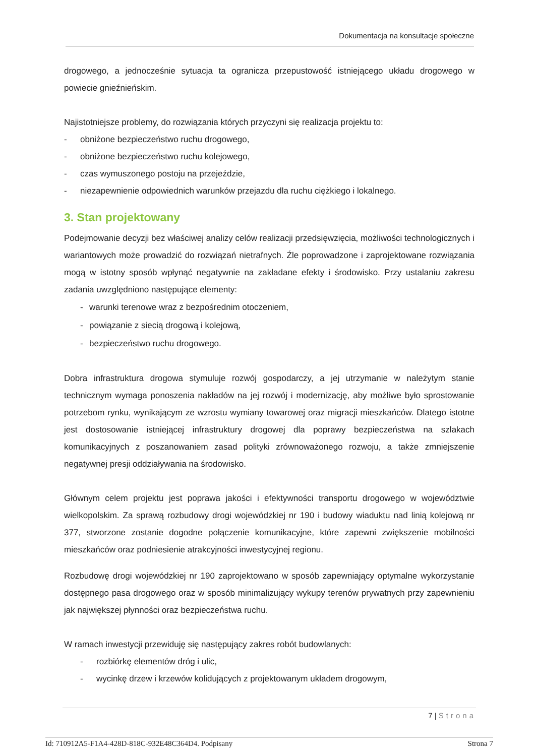Dokumentacja na konsultacje społeczne
drogowego, a jednocześnie sytuacja ta ogranicza przepustowość istniejącego układu drogowego w powiecie gnieźnieńskim.
Najistotniejsze problemy, do rozwiązania których przyczyni się realizacja projektu to:
- obniżone bezpieczeństwo ruchu drogowego,
- obniżone bezpieczeństwo ruchu kolejowego,
- czas wymuszonego postoju na przejeździe,
- niezapewnienie odpowiednich warunków przejazdu dla ruchu ciężkiego i lokalnego.
3. Stan projektowany
Podejmowanie decyzji bez właściwej analizy celów realizacji przedsięwzięcia, możliwości technologicznych i wariantowych może prowadzić do rozwiązań nietrafnych. Źle poprowadzone i zaprojektowane rozwiązania mogą w istotny sposób wpłynąć negatywnie na zakładane efekty i środowisko. Przy ustalaniu zakresu zadania uwzględniono następujące elementy:
- warunki terenowe wraz z bezpośrednim otoczeniem,
- powiązanie z siecią drogową i kolejową,
- bezpieczeństwo ruchu drogowego.
Dobra infrastruktura drogowa stymuluje rozwój gospodarczy, a jej utrzymanie w należytym stanie technicznym wymaga ponoszenia nakładów na jej rozwój i modernizację, aby możliwe było sprostowanie potrzebom rynku, wynikającym ze wzrostu wymiany towarowej oraz migracji mieszkańców. Dlatego istotne jest dostosowanie istniejącej infrastruktury drogowej dla poprawy bezpieczeństwa na szlakach komunikacyjnych z poszanowaniem zasad polityki zrównoważonego rozwoju, a także zmniejszenie negatywnej presji oddziaływania na środowisko.
Głównym celem projektu jest poprawa jakości i efektywności transportu drogowego w województwie wielkopolskim. Za sprawą rozbudowy drogi wojewódzkiej nr 190 i budowy wiaduktu nad linią kolejową nr 377, stworzone zostanie dogodne połączenie komunikacyjne, które zapewni zwiększenie mobilności mieszkańców oraz podniesienie atrakcyjności inwestycyjnej regionu.
Rozbudowę drogi wojewódzkiej nr 190 zaprojektowano w sposób zapewniający optymalne wykorzystanie dostępnego pasa drogowego oraz w sposób minimalizujący wykupy terenów prywatnych przy zapewnieniu jak największej płynności oraz bezpieczeństwa ruchu.
W ramach inwestycji przewiduję się następujący zakres robót budowlanych:
- rozbiórkę elementów dróg i ulic,
- wycinkę drzew i krzewów kolidujących z projektowanym układem drogowym,
7 | Strona
Id: 710912A5-F1A4-428D-818C-932E48C364D4. Podpisany Strona 7